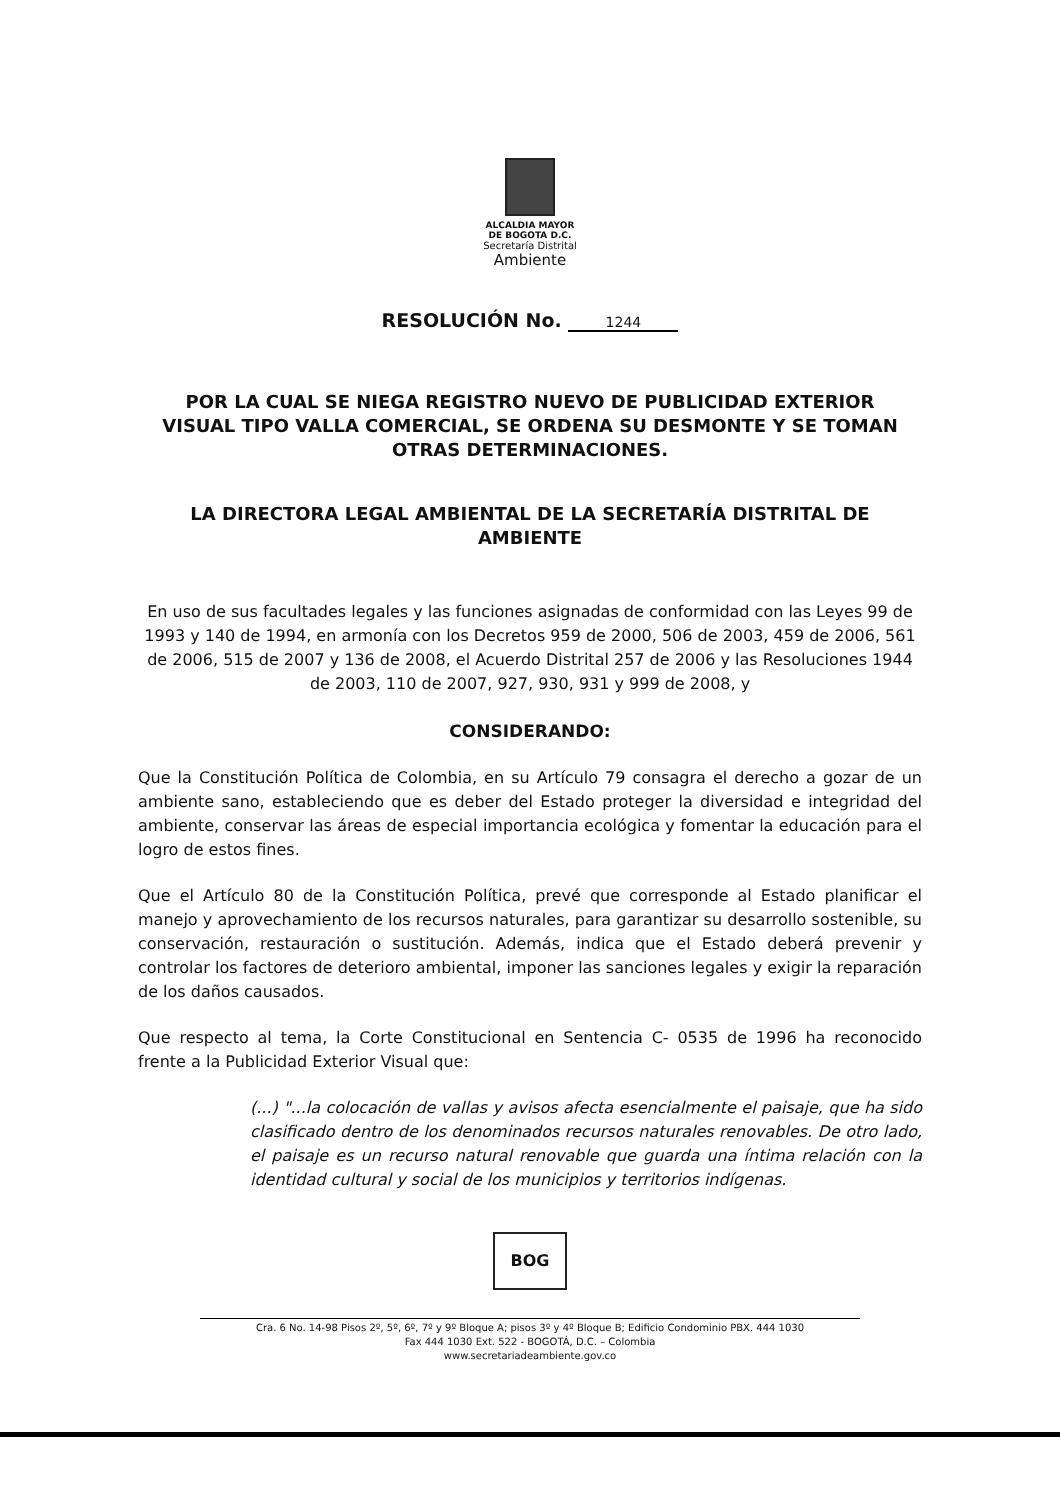ALCALDIA MAYOR
DE BOGOTA D.C.
Secretaría Distrital
Ambiente
RESOLUCIÓN No. 1244
POR LA CUAL SE NIEGA REGISTRO NUEVO DE PUBLICIDAD EXTERIOR VISUAL TIPO VALLA COMERCIAL, SE ORDENA SU DESMONTE Y SE TOMAN OTRAS DETERMINACIONES.
LA DIRECTORA LEGAL AMBIENTAL DE LA SECRETARÍA DISTRITAL DE AMBIENTE
En uso de sus facultades legales y las funciones asignadas de conformidad con las Leyes 99 de 1993 y 140 de 1994, en armonía con los Decretos 959 de 2000, 506 de 2003, 459 de 2006, 561 de 2006, 515 de 2007 y 136 de 2008, el Acuerdo Distrital 257 de 2006 y las Resoluciones 1944 de 2003, 110 de 2007, 927, 930, 931 y 999 de 2008, y
CONSIDERANDO:
Que la Constitución Política de Colombia, en su Artículo 79 consagra el derecho a gozar de un ambiente sano, estableciendo que es deber del Estado proteger la diversidad e integridad del ambiente, conservar las áreas de especial importancia ecológica y fomentar la educación para el logro de estos fines.
Que el Artículo 80 de la Constitución Política, prevé que corresponde al Estado planificar el manejo y aprovechamiento de los recursos naturales, para garantizar su desarrollo sostenible, su conservación, restauración o sustitución. Además, indica que el Estado deberá prevenir y controlar los factores de deterioro ambiental, imponer las sanciones legales y exigir la reparación de los daños causados.
Que respecto al tema, la Corte Constitucional en Sentencia C- 0535 de 1996 ha reconocido frente a la Publicidad Exterior Visual que:
(...) "...la colocación de vallas y avisos afecta esencialmente el paisaje, que ha sido clasificado dentro de los denominados recursos naturales renovables. De otro lado, el paisaje es un recurso natural renovable que guarda una íntima relación con la identidad cultural y social de los municipios y territorios indígenas.
BOG
Cra. 6 No. 14-98 Pisos 2º, 5º, 6º, 7º y 9º Bloque A; pisos 3º y 4º Bloque B; Edificio Condominio PBX. 444 1030
Fax 444 1030 Ext. 522 - BOGOTÁ, D.C. – Colombia
www.secretariadeambiente.gov.co